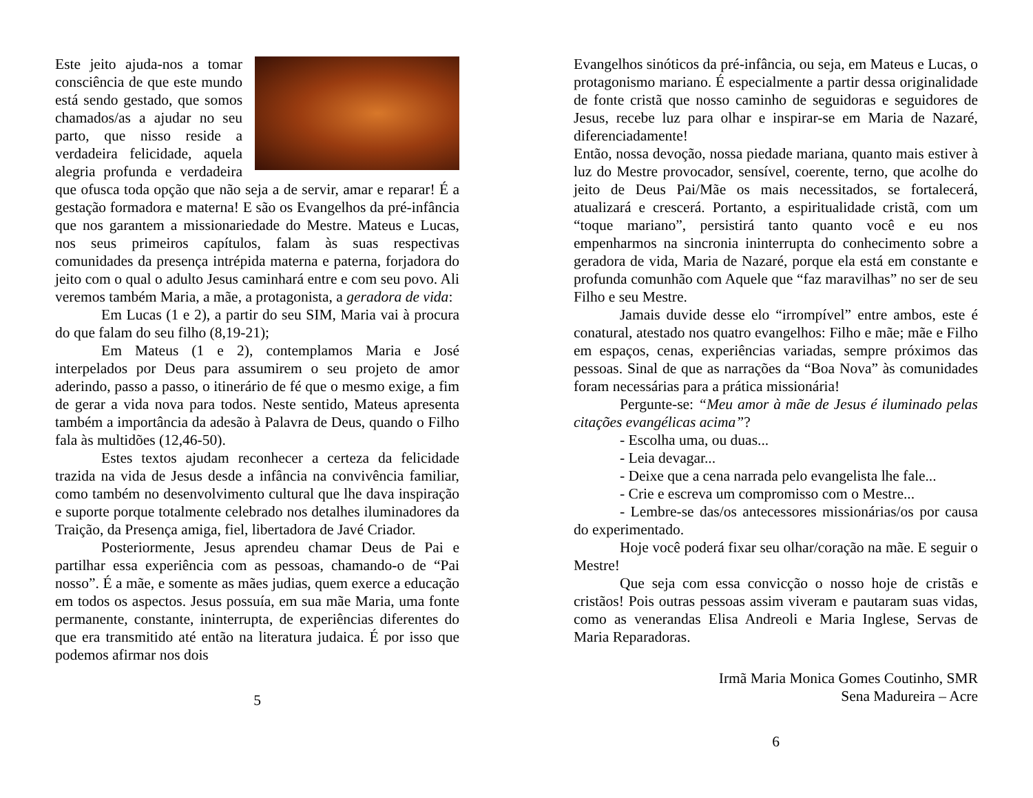Este jeito ajuda-nos a tomar consciência de que este mundo está sendo gestado, que somos chamados/as a ajudar no seu parto, que nisso reside a verdadeira felicidade, aquela alegria profunda e verdadeira que ofusca toda opção que não seja a de servir, amar e reparar! É a gestação formadora e materna! E são os Evangelhos da pré-infância que nos garantem a missionariedade do Mestre. Mateus e Lucas, nos seus primeiros capítulos, falam às suas respectivas comunidades da presença intrépida materna e paterna, forjadora do jeito com o qual o adulto Jesus caminhará entre e com seu povo. Ali veremos também Maria, a mãe, a protagonista, a geradora de vida:
Em Lucas (1 e 2), a partir do seu SIM, Maria vai à procura do que falam do seu filho (8,19-21);
Em Mateus (1 e 2), contemplamos Maria e José interpelados por Deus para assumirem o seu projeto de amor aderindo, passo a passo, o itinerário de fé que o mesmo exige, a fim de gerar a vida nova para todos. Neste sentido, Mateus apresenta também a importância da adesão à Palavra de Deus, quando o Filho fala às multidões (12,46-50).
Estes textos ajudam reconhecer a certeza da felicidade trazida na vida de Jesus desde a infância na convivência familiar, como também no desenvolvimento cultural que lhe dava inspiração e suporte porque totalmente celebrado nos detalhes iluminadores da Traição, da Presença amiga, fiel, libertadora de Javé Criador.
Posteriormente, Jesus aprendeu chamar Deus de Pai e partilhar essa experiência com as pessoas, chamando-o de “Pai nosso”. É a mãe, e somente as mães judias, quem exerce a educação em todos os aspectos. Jesus possuía, em sua mãe Maria, uma fonte permanente, constante, ininterrupta, de experiências diferentes do que era transmitido até então na literatura judaica. É por isso que podemos afirmar nos dois
5
Evangelhos sinóticos da pré-infância, ou seja, em Mateus e Lucas, o protagonismo mariano. É especialmente a partir dessa originalidade de fonte cristã que nosso caminho de seguidoras e seguidores de Jesus, recebe luz para olhar e inspirar-se em Maria de Nazaré, diferenciadamente!
Então, nossa devoção, nossa piedade mariana, quanto mais estiver à luz do Mestre provocador, sensível, coerente, terno, que acolhe do jeito de Deus Pai/Mãe os mais necessitados, se fortalecerá, atualizará e crescerá. Portanto, a espiritualidade cristã, com um “toque mariano”, persistirá tanto quanto você e eu nos empenharmos na sincronia ininterrupta do conhecimento sobre a geradora de vida, Maria de Nazaré, porque ela está em constante e profunda comunhão com Aquele que “faz maravilhas” no ser de seu Filho e seu Mestre.
Jamais duvide desse elo “irrompível” entre ambos, este é conatural, atestado nos quatro evangelhos: Filho e mãe; mãe e Filho em espaços, cenas, experiências variadas, sempre próximos das pessoas. Sinal de que as narrações da “Boa Nova” às comunidades foram necessárias para a prática missionária!
Pergunte-se: “Meu amor à mãe de Jesus é iluminado pelas citações evangélicas acima”?
- Escolha uma, ou duas...
- Leia devagar...
- Deixe que a cena narrada pelo evangelista lhe fale...
- Crie e escreva um compromisso com o Mestre...
- Lembre-se das/os antecessores missionárias/os por causa do experimentado.
Hoje você poderá fixar seu olhar/coração na mãe. E seguir o Mestre!
Que seja com essa convicção o nosso hoje de cristãs e cristãos! Pois outras pessoas assim viveram e pautaram suas vidas, como as venerandas Elisa Andreoli e Maria Inglese, Servas de Maria Reparadoras.
Irmã Maria Monica Gomes Coutinho, SMR
Sena Madureira – Acre
6